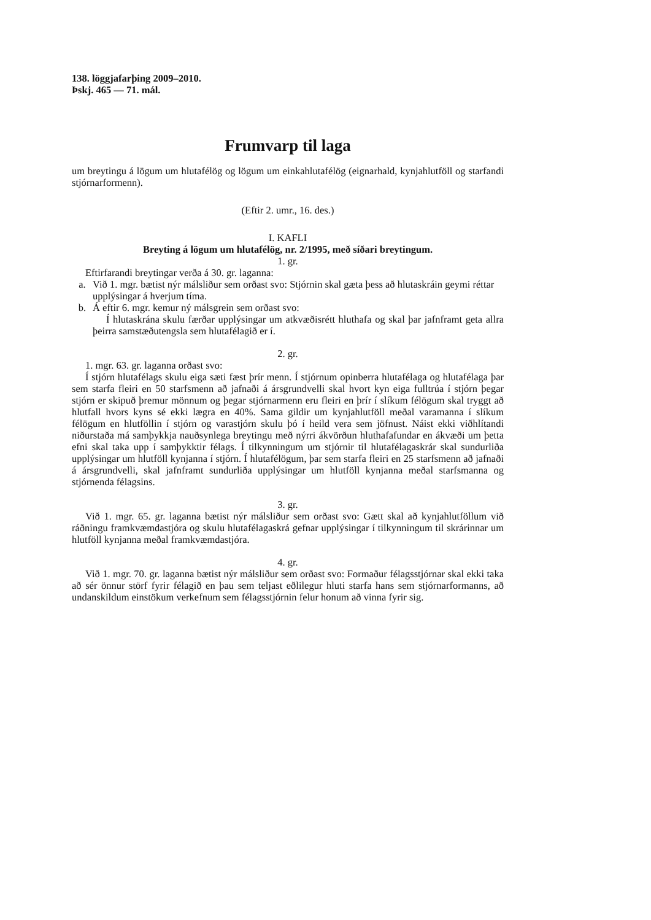138. löggjafarþing 2009–2010.
Þskj. 465 — 71. mál.
Frumvarp til laga
um breytingu á lögum um hlutafélög og lögum um einkahlutafélög (eignarhald, kynjahlutföll og starfandi stjórnarformenn).
(Eftir 2. umr., 16. des.)
I. KAFLI
Breyting á lögum um hlutafélög, nr. 2/1995, með síðari breytingum.
1. gr.
Eftirfarandi breytingar verða á 30. gr. laganna:
a. Við 1. mgr. bætist nýr málsliður sem orðast svo: Stjórnin skal gæta þess að hlutaskráin geymi réttar upplýsingar á hverjum tíma.
b. Á eftir 6. mgr. kemur ný málsgrein sem orðast svo:
Í hlutaskrána skulu færðar upplýsingar um atkvæðisrétt hluthafa og skal þar jafnframt geta allra þeirra samstæðutengsla sem hlutafélagið er í.
2. gr.
1. mgr. 63. gr. laganna orðast svo:
Í stjórn hlutafélags skulu eiga sæti fæst þrír menn. Í stjórnum opinberra hlutafélaga og hlutafélaga þar sem starfa fleiri en 50 starfsmenn að jafnaði á ársgrundvelli skal hvort kyn eiga fulltrúa í stjórn þegar stjórn er skipuð þremur mönnum og þegar stjórnarmenn eru fleiri en þrír í slíkum félögum skal tryggt að hlutfall hvors kyns sé ekki lægra en 40%. Sama gildir um kynjahlutföll meðal varamanna í slíkum félögum en hlutföllin í stjórn og varastjórn skulu þó í heild vera sem jöfnust. Náist ekki viðhlítandi niðurstaða má samþykkja nauðsynlega breytingu með nýrri ákvörðun hluthafafundar en ákvæði um þetta efni skal taka upp í samþykktir félags. Í tilkynningum um stjórnir til hlutafélagaskrár skal sundurliða upplýsingar um hlutföll kynjanna í stjórn. Í hlutafélögum, þar sem starfa fleiri en 25 starfsmenn að jafnaði á ársgrundvelli, skal jafnframt sundurliða upplýsingar um hlutföll kynjanna meðal starfsmanna og stjórnenda félagsins.
3. gr.
Við 1. mgr. 65. gr. laganna bætist nýr málsliður sem orðast svo: Gætt skal að kynjahlutföllum við ráðningu framkvæmdastjóra og skulu hlutafélagaskrá gefnar upplýsingar í tilkynningum til skrárinnar um hlutföll kynjanna meðal framkvæmdastjóra.
4. gr.
Við 1. mgr. 70. gr. laganna bætist nýr málsliður sem orðast svo: Formaður félagsstjórnar skal ekki taka að sér önnur störf fyrir félagið en þau sem teljast eðlilegur hluti starfa hans sem stjórnarformanns, að undanskildum einstökum verkefnum sem félagsstjórnin felur honum að vinna fyrir sig.